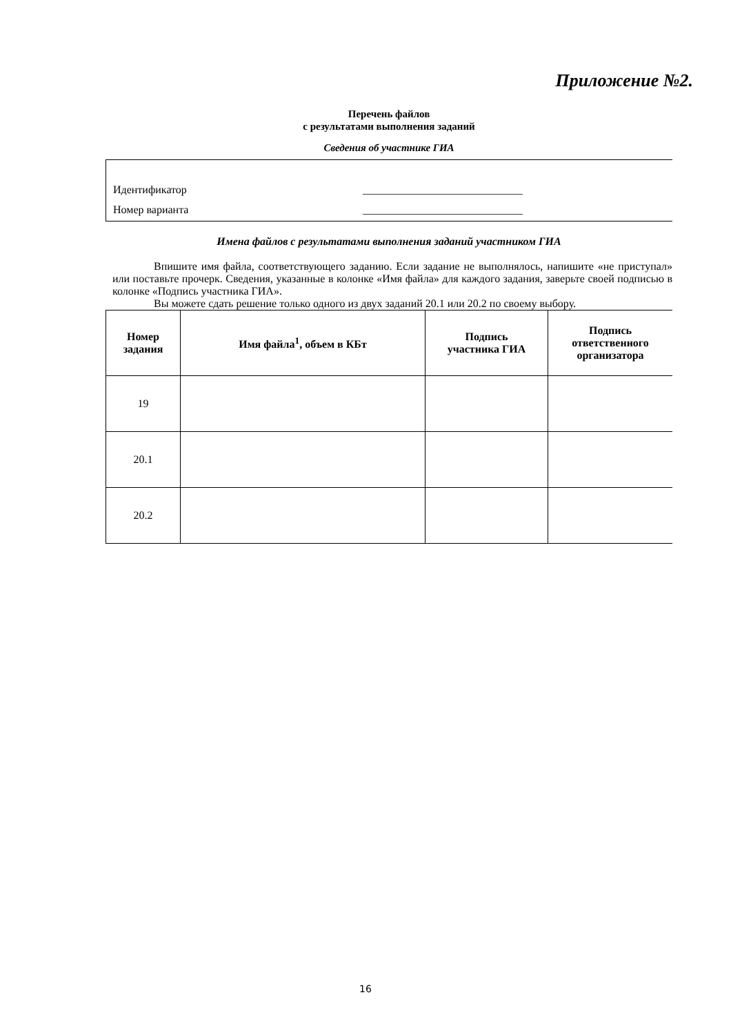Приложение №2.
Перечень файлов
с результатами выполнения заданий
Сведения об участнике ГИА
Идентификатор _____________________________
Номер варианта _____________________________
Имена файлов с результатами выполнения заданий участником ГИА
Впишите имя файла, соответствующего заданию. Если задание не выполнялось, напишите «не приступал» или поставьте прочерк. Сведения, указанные в колонке «Имя файла» для каждого задания, заверьте своей подписью в колонке «Подпись участника ГИА».
Вы можете сдать решение только одного из двух заданий 20.1 или 20.2 по своему выбору.
| Номер задания | Имя файла<sup>1</sup>, объем в КБт | Подпись участника ГИА | Подпись ответственного организатора |
| --- | --- | --- | --- |
| 19 | | | |
| 20.1 | | | |
| 20.2 | | | |
16